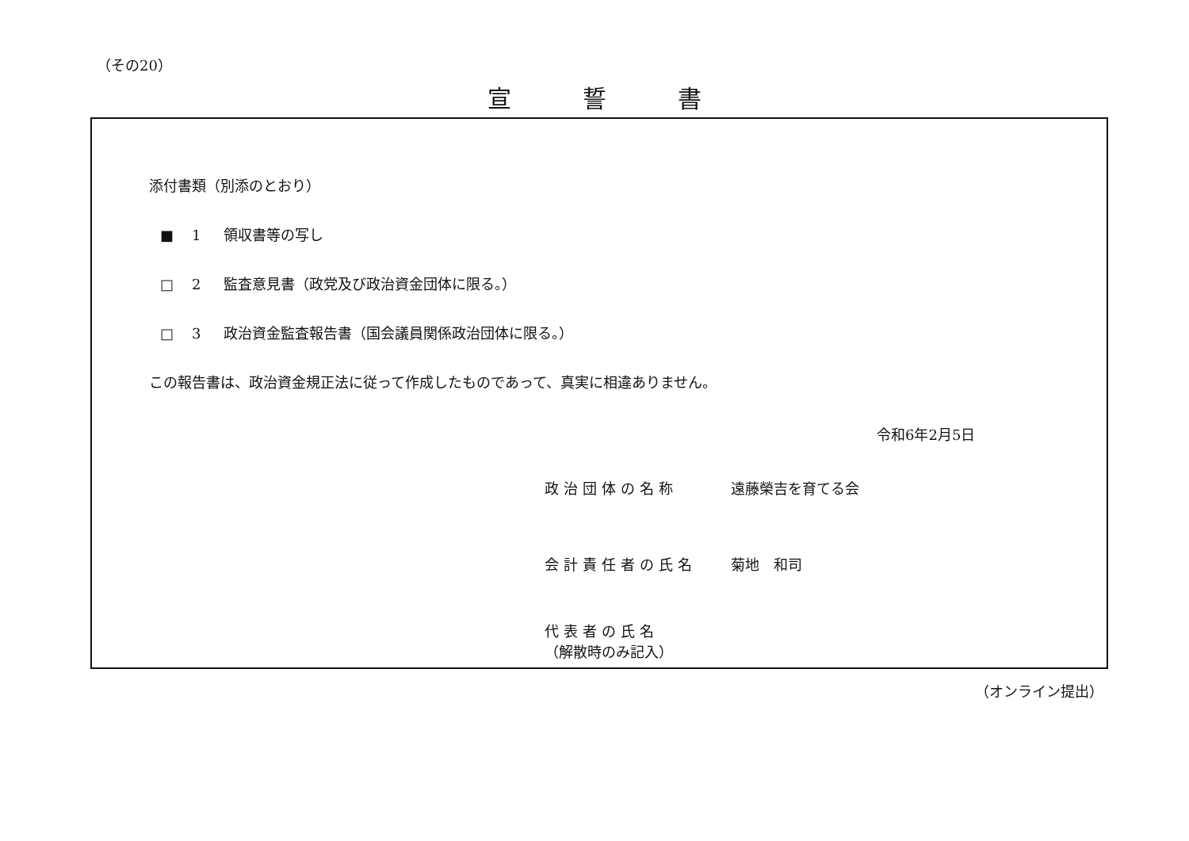（その20）
宣誓書
添付書類（別添のとおり）
■ 1 領収書等の写し
□ 2 監査意見書（政党及び政治資金団体に限る。）
□ 3 政治資金監査報告書（国会議員関係政治団体に限る。）
この報告書は、政治資金規正法に従って作成したものであって、真実に相違ありません。
令和6年2月5日
政治団体の名称 遠藤榮吉を育てる会
会計責任者の氏名 菊地　和司
代表者の氏名
（解散時のみ記入）
（オンライン提出）